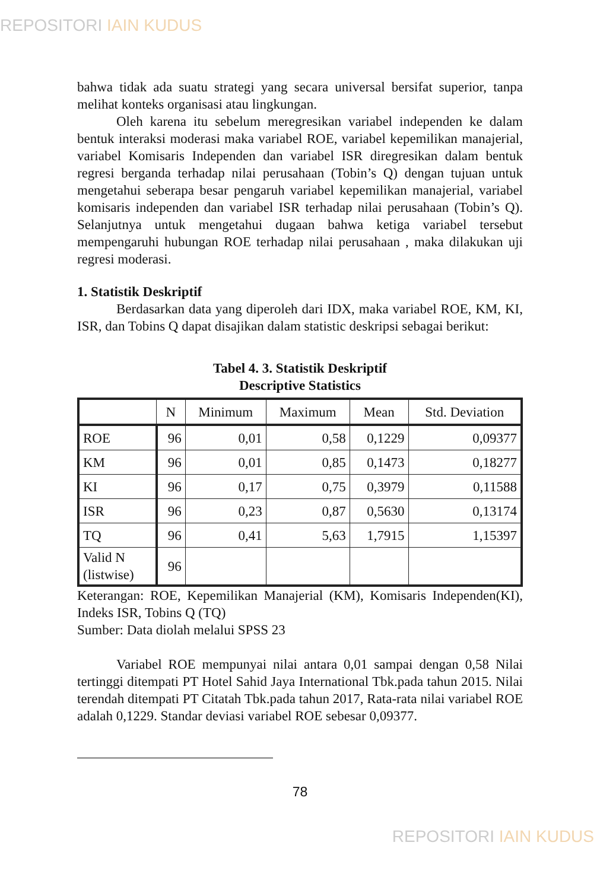REPOSITORI IAIN KUDUS
bahwa tidak ada suatu strategi yang secara universal bersifat superior, tanpa melihat konteks organisasi atau lingkungan.
Oleh karena itu sebelum meregresikan variabel independen ke dalam bentuk interaksi moderasi maka variabel ROE, variabel kepemilikan manajerial, variabel Komisaris Independen dan variabel ISR diregresikan dalam bentuk regresi berganda terhadap nilai perusahaan (Tobin’s Q) dengan tujuan untuk mengetahui seberapa besar pengaruh variabel kepemilikan manajerial, variabel komisaris independen dan variabel ISR terhadap nilai perusahaan (Tobin’s Q). Selanjutnya untuk mengetahui dugaan bahwa ketiga variabel tersebut mempengaruhi hubungan ROE terhadap nilai perusahaan , maka dilakukan uji regresi moderasi.
1. Statistik Deskriptif
Berdasarkan data yang diperoleh dari IDX, maka variabel ROE, KM, KI, ISR, dan Tobins Q dapat disajikan dalam statistic deskripsi sebagai berikut:
Tabel 4. 3. Statistik Deskriptif
Descriptive Statistics
| | N | Minimum | Maximum | Mean | Std. Deviation |
| --- | --- | --- | --- | --- | --- |
| ROE | 96 | 0,01 | 0,58 | 0,1229 | 0,09377 |
| KM | 96 | 0,01 | 0,85 | 0,1473 | 0,18277 |
| KI | 96 | 0,17 | 0,75 | 0,3979 | 0,11588 |
| ISR | 96 | 0,23 | 0,87 | 0,5630 | 0,13174 |
| TQ | 96 | 0,41 | 5,63 | 1,7915 | 1,15397 |
| Valid N (listwise) | 96 | | | | |
Keterangan: ROE, Kepemilikan Manajerial (KM), Komisaris Independen(KI), Indeks ISR, Tobins Q (TQ)
Sumber: Data diolah melalui SPSS 23
Variabel ROE mempunyai nilai antara 0,01 sampai dengan 0,58 Nilai tertinggi ditempati PT Hotel Sahid Jaya International Tbk.pada tahun 2015. Nilai terendah ditempati PT Citatah Tbk.pada tahun 2017, Rata-rata nilai variabel ROE adalah 0,1229. Standar deviasi variabel ROE sebesar 0,09377.
78
REPOSITORI IAIN KUDUS